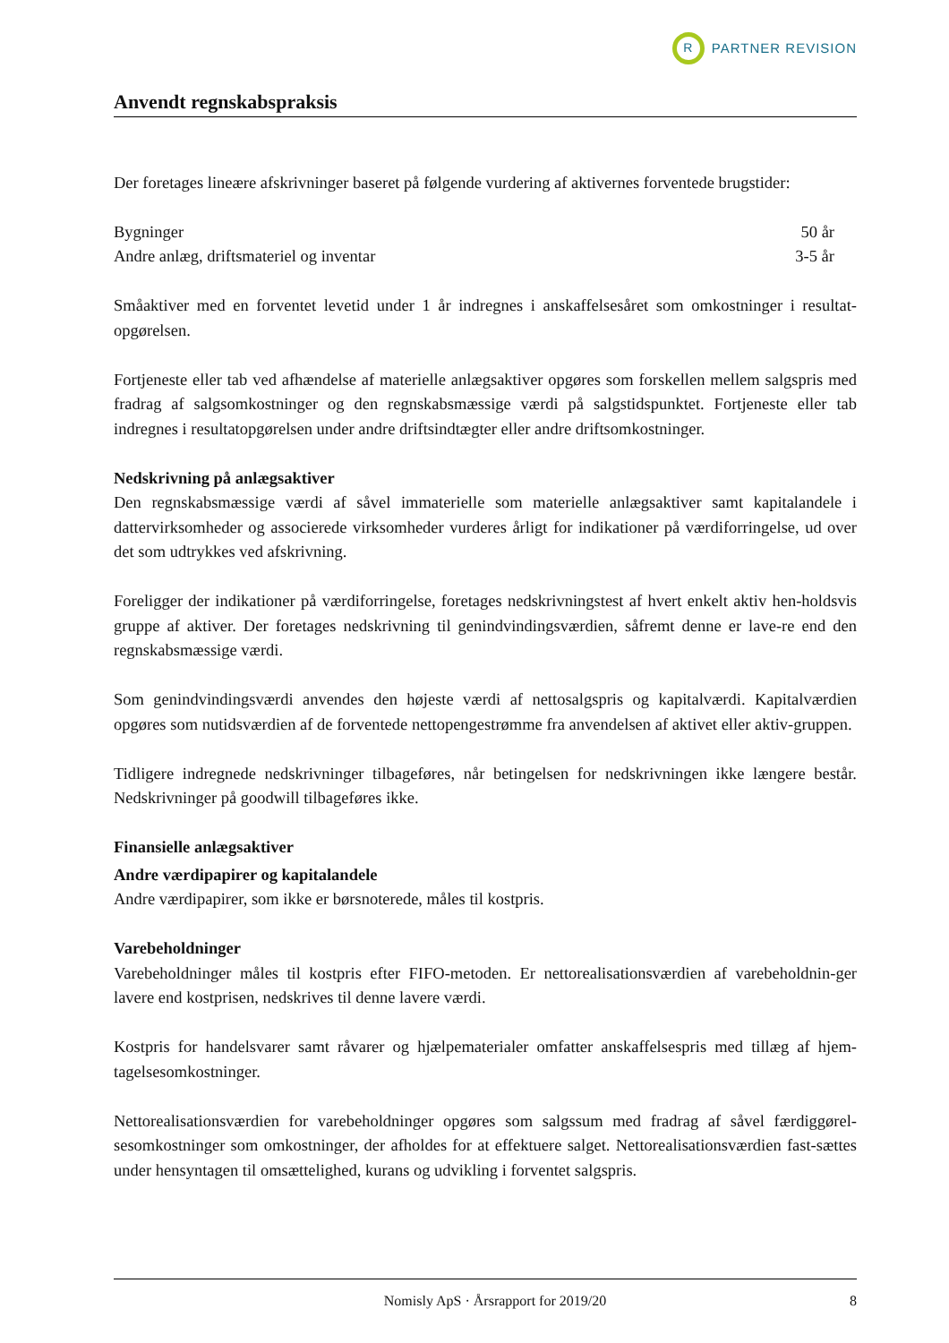R
PARTNER REVISION
Anvendt regnskabspraksis
Der foretages lineære afskrivninger baseret på følgende vurdering af aktivernes forventede brugstider:
| Bygninger | 50 år |
| Andre anlæg, driftsmateriel og inventar | 3-5 år |
Småaktiver med en forventet levetid under 1 år indregnes i anskaffelsesåret som omkostninger i resultat-opgørelsen.
Fortjeneste eller tab ved afhændelse af materielle anlægsaktiver opgøres som forskellen mellem salgspris med fradrag af salgsomkostninger og den regnskabsmæssige værdi på salgstidspunktet. Fortjeneste eller tab indregnes i resultatopgørelsen under andre driftsindtægter eller andre driftsomkostninger.
Nedskrivning på anlægsaktiver
Den regnskabsmæssige værdi af såvel immaterielle som materielle anlægsaktiver samt kapitalandele i dattervirksomheder og associerede virksomheder vurderes årligt for indikationer på værdiforringelse, ud over det som udtrykkes ved afskrivning.
Foreligger der indikationer på værdiforringelse, foretages nedskrivningstest af hvert enkelt aktiv hen-holdsvis gruppe af aktiver. Der foretages nedskrivning til genindvindingsværdien, såfremt denne er lave-re end den regnskabsmæssige værdi.
Som genindvindingsværdi anvendes den højeste værdi af nettosalgspris og kapitalværdi. Kapitalværdien opgøres som nutidsværdien af de forventede nettopengestrømme fra anvendelsen af aktivet eller aktiv-gruppen.
Tidligere indregnede nedskrivninger tilbageføres, når betingelsen for nedskrivningen ikke længere består. Nedskrivninger på goodwill tilbageføres ikke.
Finansielle anlægsaktiver
Andre værdipapirer og kapitalandele
Andre værdipapirer, som ikke er børsnoterede, måles til kostpris.
Varebeholdninger
Varebeholdninger måles til kostpris efter FIFO-metoden. Er nettorealisationsværdien af varebeholdnin-ger lavere end kostprisen, nedskrives til denne lavere værdi.
Kostpris for handelsvarer samt råvarer og hjælpematerialer omfatter anskaffelsespris med tillæg af hjem-tagelsesomkostninger.
Nettorealisationsværdien for varebeholdninger opgøres som salgssum med fradrag af såvel færdiggørel-sesomkostninger som omkostninger, der afholdes for at effektuere salget. Nettorealisationsværdien fast-sættes under hensyntagen til omsættelighed, kurans og udvikling i forventet salgspris.
Nomisly ApS · Årsrapport for 2019/20 8